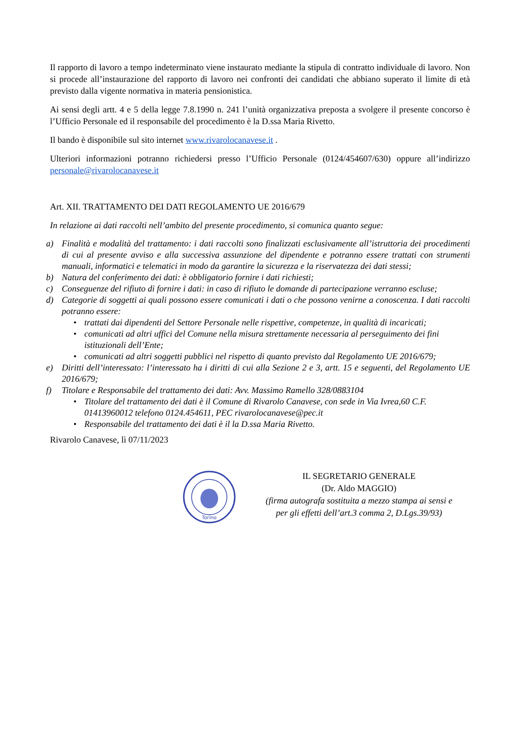Il rapporto di lavoro a tempo indeterminato viene instaurato mediante la stipula di contratto individuale di lavoro. Non si procede all’instaurazione del rapporto di lavoro nei confronti dei candidati che abbiano superato il limite di età previsto dalla vigente normativa in materia pensionistica.
Ai sensi degli artt. 4 e 5 della legge 7.8.1990 n. 241 l’unità organizzativa preposta a svolgere il presente concorso è l’Ufficio Personale ed il responsabile del procedimento è la D.ssa Maria Rivetto.
Il bando è disponibile sul sito internet www.rivarolocanavese.it .
Ulteriori informazioni potranno richiedersi presso l’Ufficio Personale (0124/454607/630) oppure all’indirizzo personale@rivarolocanavese.it
Art. XII. TRATTAMENTO DEI DATI REGOLAMENTO UE 2016/679
In relazione ai dati raccolti nell’ambito del presente procedimento, si comunica quanto segue:
a) Finalità e modalità del trattamento: i dati raccolti sono finalizzati esclusivamente all’istruttoria dei procedimenti di cui al presente avviso e alla successiva assunzione del dipendente e potranno essere trattati con strumenti manuali, informatici e telematici in modo da garantire la sicurezza e la riservatezza dei dati stessi;
b) Natura del conferimento dei dati: è obbligatorio fornire i dati richiesti;
c) Conseguenze del rifiuto di fornire i dati: in caso di rifiuto le domande di partecipazione verranno escluse;
d) Categorie di soggetti ai quali possono essere comunicati i dati o che possono venirne a conoscenza. I dati raccolti potranno essere:
• trattati dai dipendenti del Settore Personale nelle rispettive, competenze, in qualità di incaricati;
• comunicati ad altri uffici del Comune nella misura strettamente necessaria al perseguimento dei fini istituzionali dell’Ente;
• comunicati ad altri soggetti pubblici nel rispetto di quanto previsto dal Regolamento UE 2016/679;
e) Diritti dell’interessato: l’interessato ha i diritti di cui alla Sezione 2 e 3, artt. 15 e seguenti, del Regolamento UE 2016/679;
f) Titolare e Responsabile del trattamento dei dati: Avv. Massimo Ramello 328/0883104
• Titolare del trattamento dei dati è il Comune di Rivarolo Canavese, con sede in Via Ivrea,60 C.F. 01413960012 telefono 0124.454611, PEC rivarolocanavese@pec.it
• Responsabile del trattamento dei dati è il la D.ssa Maria Rivetto.
Rivarolo Canavese, lì 07/11/2023
Torino
IL SEGRETARIO GENERALE
(Dr. Aldo MAGGIO)
(firma autografa sostituita a mezzo stampa ai sensi e
per gli effetti dell’art.3 comma 2, D.Lgs.39/93)